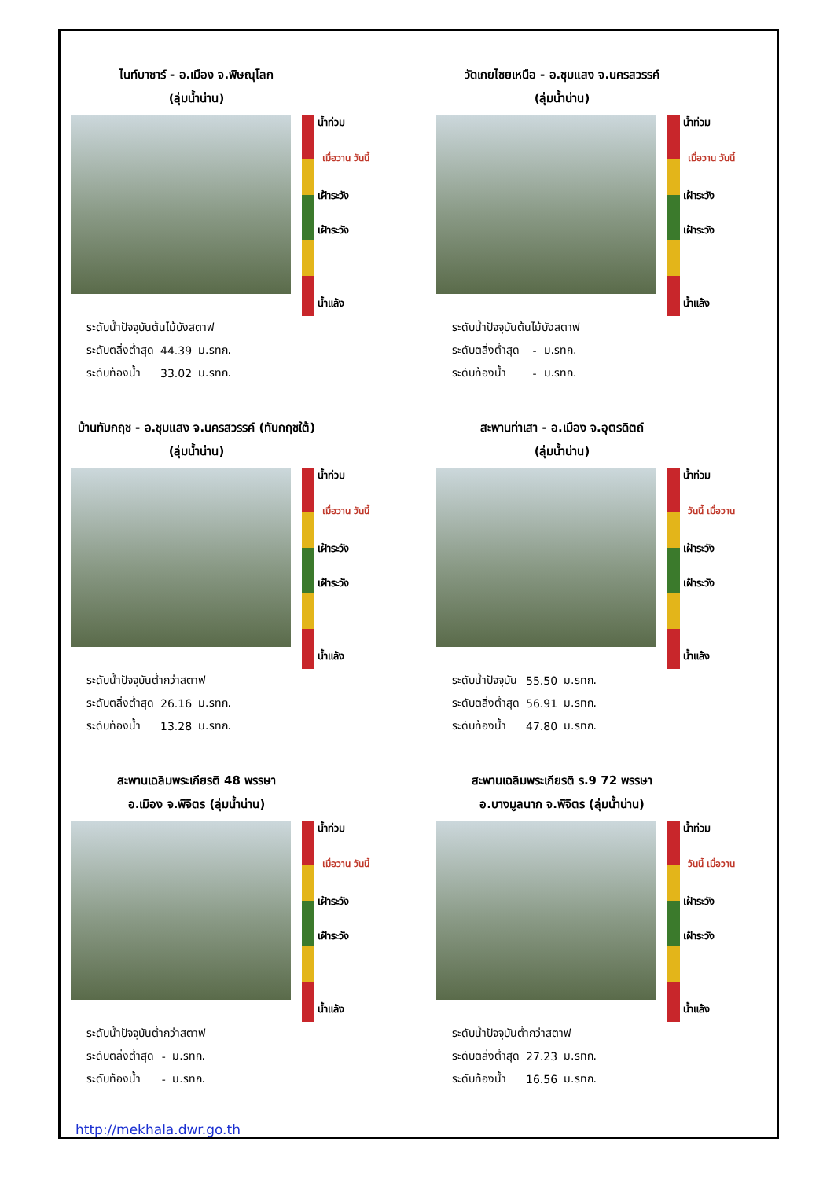ไนท์บาซาร์ - อ.เมือง จ.พิษณุโลก
(ลุ่มน้ำน่าน)
น้ำท่วม
เฝ้าระวัง
เมื่อวาน วันนี้
เฝ้าระวัง
น้ำแล้ง
| ระดับน้ำปัจจุบันต้นไม้บังสตาฟ | | |
| ระดับตลิ่งต่ำสุด | 44.39 | ม.รทก. |
| ระดับท้องน้ำ | 33.02 | ม.รทก. |
วัดเกยไชยเหนือ - อ.ชุมแสง จ.นครสวรรค์
(ลุ่มน้ำน่าน)
น้ำท่วม
เฝ้าระวัง
เมื่อวาน วันนี้
เฝ้าระวัง
น้ำแล้ง
| ระดับน้ำปัจจุบันต้นไม้บังสตาฟ | | |
| ระดับตลิ่งต่ำสุด | - | ม.รทก. |
| ระดับท้องน้ำ | - | ม.รทก. |
บ้านทับกฤช - อ.ชุมแสง จ.นครสวรรค์ (ทับกฤชใต้)
(ลุ่มน้ำน่าน)
น้ำท่วม
เฝ้าระวัง
เมื่อวาน วันนี้
เฝ้าระวัง
น้ำแล้ง
| ระดับน้ำปัจจุบันต่ำกว่าสตาฟ | | |
| ระดับตลิ่งต่ำสุด | 26.16 | ม.รทก. |
| ระดับท้องน้ำ | 13.28 | ม.รทก. |
สะพานท่าเสา - อ.เมือง จ.อุตรดิตถ์
(ลุ่มน้ำน่าน)
น้ำท่วม
เฝ้าระวัง
วันนี้ เมื่อวาน
เฝ้าระวัง
น้ำแล้ง
| ระดับน้ำปัจจุบัน | 55.50 | ม.รทก. |
| ระดับตลิ่งต่ำสุด | 56.91 | ม.รทก. |
| ระดับท้องน้ำ | 47.80 | ม.รทก. |
สะพานเฉลิมพระเกียรติ 48 พรรษา
อ.เมือง จ.พิจิตร (ลุ่มน้ำน่าน)
น้ำท่วม
เฝ้าระวัง
เมื่อวาน วันนี้
เฝ้าระวัง
น้ำแล้ง
| ระดับน้ำปัจจุบันต่ำกว่าสตาฟ | | |
| ระดับตลิ่งต่ำสุด | - | ม.รทก. |
| ระดับท้องน้ำ | - | ม.รทก. |
สะพานเฉลิมพระเกียรติ ร.9 72 พรรษา
อ.บางมูลนาก จ.พิจิตร (ลุ่มน้ำน่าน)
น้ำท่วม
เฝ้าระวัง
วันนี้ เมื่อวาน
เฝ้าระวัง
น้ำแล้ง
| ระดับน้ำปัจจุบันต่ำกว่าสตาฟ | | |
| ระดับตลิ่งต่ำสุด | 27.23 | ม.รทก. |
| ระดับท้องน้ำ | 16.56 | ม.รทก. |
http://mekhala.dwr.go.th